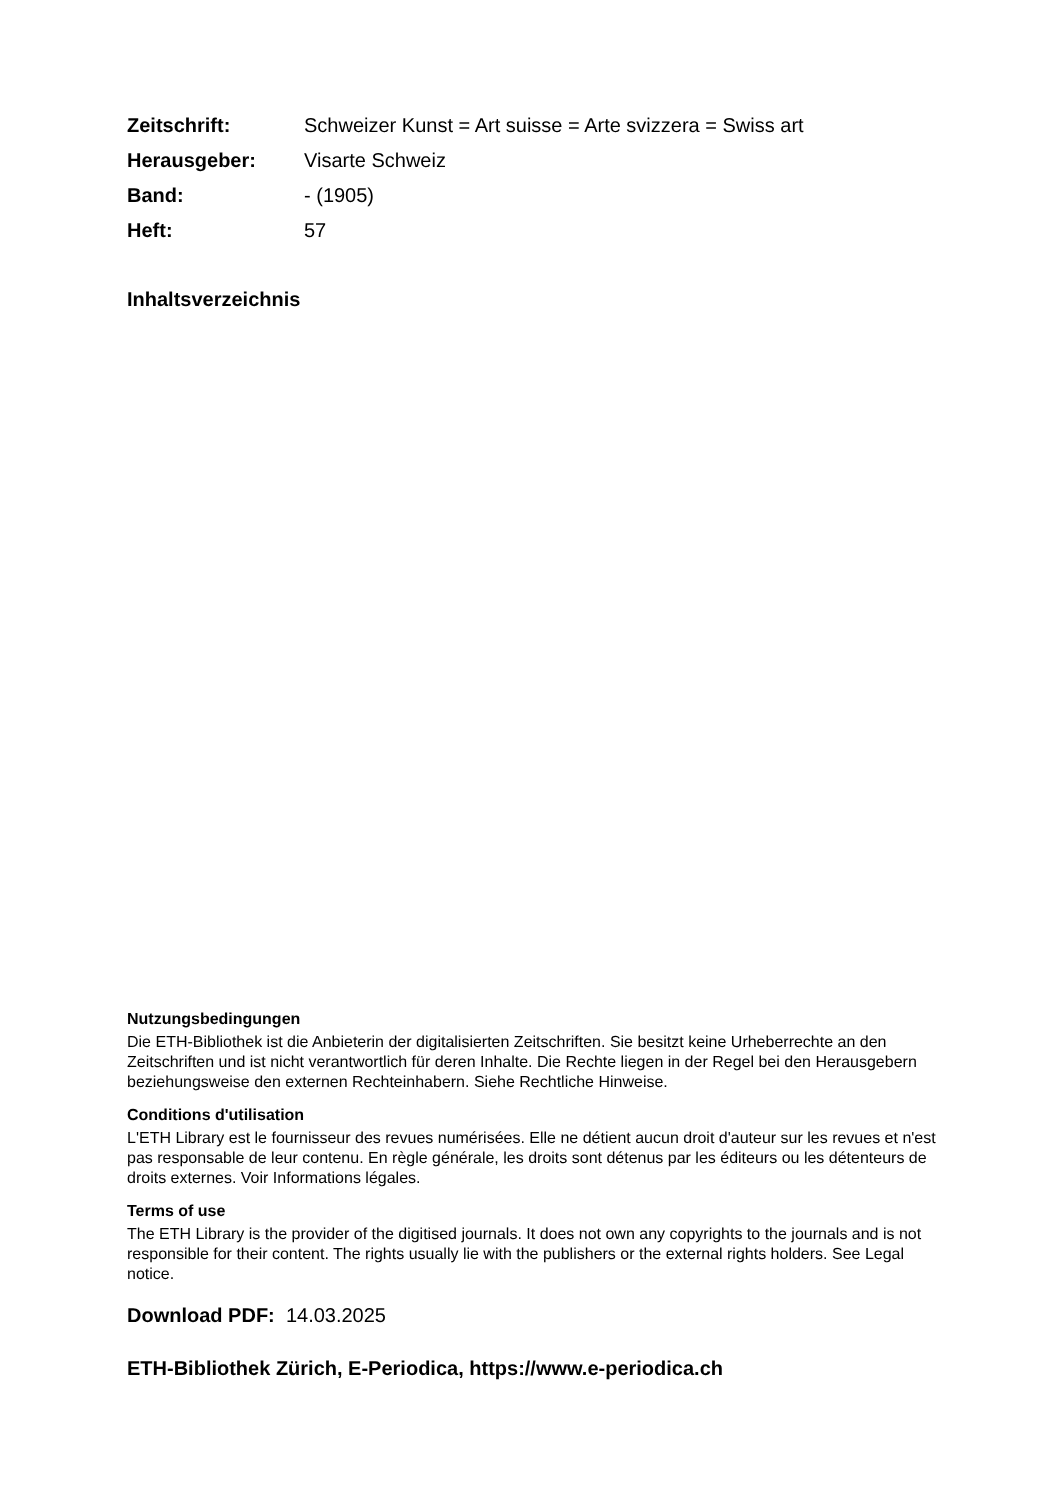Zeitschrift: Schweizer Kunst = Art suisse = Arte svizzera = Swiss art
Herausgeber: Visarte Schweiz
Band: - (1905)
Heft: 57
Inhaltsverzeichnis
Nutzungsbedingungen
Die ETH-Bibliothek ist die Anbieterin der digitalisierten Zeitschriften. Sie besitzt keine Urheberrechte an den Zeitschriften und ist nicht verantwortlich für deren Inhalte. Die Rechte liegen in der Regel bei den Herausgebern beziehungsweise den externen Rechteinhabern. Siehe Rechtliche Hinweise.
Conditions d'utilisation
L'ETH Library est le fournisseur des revues numérisées. Elle ne détient aucun droit d'auteur sur les revues et n'est pas responsable de leur contenu. En règle générale, les droits sont détenus par les éditeurs ou les détenteurs de droits externes. Voir Informations légales.
Terms of use
The ETH Library is the provider of the digitised journals. It does not own any copyrights to the journals and is not responsible for their content. The rights usually lie with the publishers or the external rights holders. See Legal notice.
Download PDF: 14.03.2025
ETH-Bibliothek Zürich, E-Periodica, https://www.e-periodica.ch